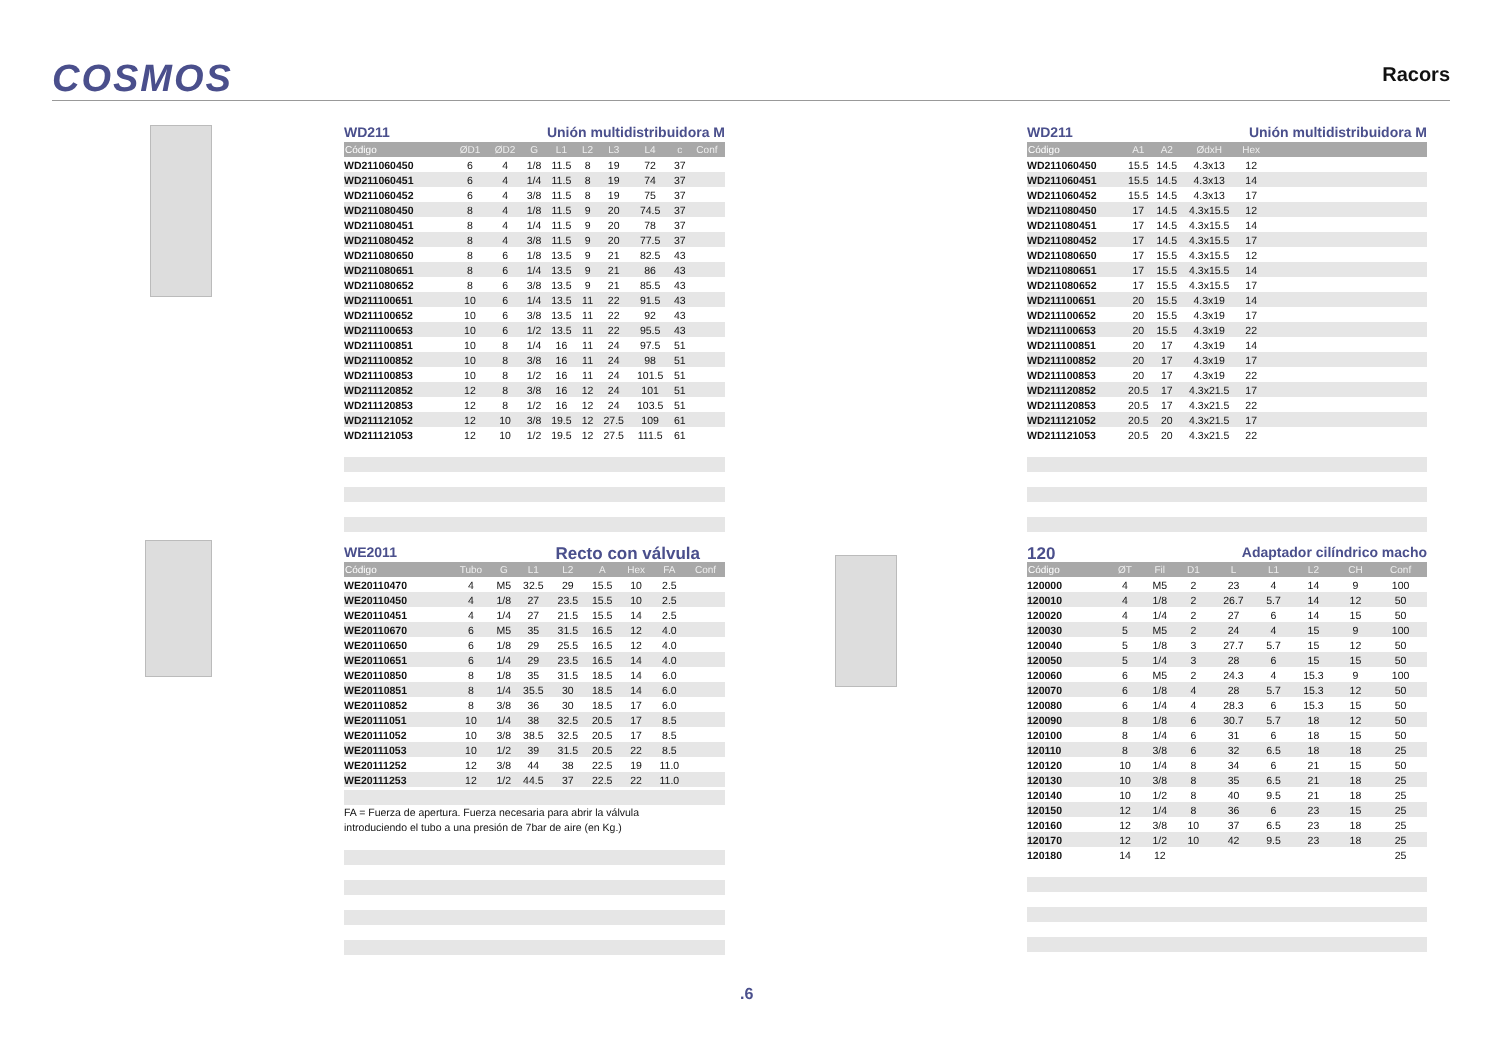COSMOS
Racors
WD211 Unión multidistribuidora M
| Código | ØD1 | ØD2 | G | L1 | L2 | L3 | L4 | c | Conf |
| --- | --- | --- | --- | --- | --- | --- | --- | --- | --- |
| WD211060450 | 6 | 4 | 1/8 | 11.5 | 8 | 19 | 72 | 37 | |
| WD211060451 | 6 | 4 | 1/4 | 11.5 | 8 | 19 | 74 | 37 | |
| WD211060452 | 6 | 4 | 3/8 | 11.5 | 8 | 19 | 75 | 37 | |
| WD211080450 | 8 | 4 | 1/8 | 11.5 | 9 | 20 | 74.5 | 37 | |
| WD211080451 | 8 | 4 | 1/4 | 11.5 | 9 | 20 | 78 | 37 | |
| WD211080452 | 8 | 4 | 3/8 | 11.5 | 9 | 20 | 77.5 | 37 | |
| WD211080650 | 8 | 6 | 1/8 | 13.5 | 9 | 21 | 82.5 | 43 | |
| WD211080651 | 8 | 6 | 1/4 | 13.5 | 9 | 21 | 86 | 43 | |
| WD211080652 | 8 | 6 | 3/8 | 13.5 | 9 | 21 | 85.5 | 43 | |
| WD211100651 | 10 | 6 | 1/4 | 13.5 | 11 | 22 | 91.5 | 43 | |
| WD211100652 | 10 | 6 | 3/8 | 13.5 | 11 | 22 | 92 | 43 | |
| WD211100653 | 10 | 6 | 1/2 | 13.5 | 11 | 22 | 95.5 | 43 | |
| WD211100851 | 10 | 8 | 1/4 | 16 | 11 | 24 | 97.5 | 51 | |
| WD211100852 | 10 | 8 | 3/8 | 16 | 11 | 24 | 98 | 51 | |
| WD211100853 | 10 | 8 | 1/2 | 16 | 11 | 24 | 101.5 | 51 | |
| WD211120852 | 12 | 8 | 3/8 | 16 | 12 | 24 | 101 | 51 | |
| WD211120853 | 12 | 8 | 1/2 | 16 | 12 | 24 | 103.5 | 51 | |
| WD211121052 | 12 | 10 | 3/8 | 19.5 | 12 | 27.5 | 109 | 61 | |
| WD211121053 | 12 | 10 | 1/2 | 19.5 | 12 | 27.5 | 111.5 | 61 | |
WE2011 Recto con válvula
| Código | Tubo | G | L1 | L2 | A | Hex | FA | Conf |
| --- | --- | --- | --- | --- | --- | --- | --- | --- |
| WE20110470 | 4 | M5 | 32.5 | 29 | 15.5 | 10 | 2.5 | |
| WE20110450 | 4 | 1/8 | 27 | 23.5 | 15.5 | 10 | 2.5 | |
| WE20110451 | 4 | 1/4 | 27 | 21.5 | 15.5 | 14 | 2.5 | |
| WE20110670 | 6 | M5 | 35 | 31.5 | 16.5 | 12 | 4.0 | |
| WE20110650 | 6 | 1/8 | 29 | 25.5 | 16.5 | 12 | 4.0 | |
| WE20110651 | 6 | 1/4 | 29 | 23.5 | 16.5 | 14 | 4.0 | |
| WE20110850 | 8 | 1/8 | 35 | 31.5 | 18.5 | 14 | 6.0 | |
| WE20110851 | 8 | 1/4 | 35.5 | 30 | 18.5 | 14 | 6.0 | |
| WE20110852 | 8 | 3/8 | 36 | 30 | 18.5 | 17 | 6.0 | |
| WE20111051 | 10 | 1/4 | 38 | 32.5 | 20.5 | 17 | 8.5 | |
| WE20111052 | 10 | 3/8 | 38.5 | 32.5 | 20.5 | 17 | 8.5 | |
| WE20111053 | 10 | 1/2 | 39 | 31.5 | 20.5 | 22 | 8.5 | |
| WE20111252 | 12 | 3/8 | 44 | 38 | 22.5 | 19 | 11.0 | |
| WE20111253 | 12 | 1/2 | 44.5 | 37 | 22.5 | 22 | 11.0 | |
FA = Fuerza de apertura. Fuerza necesaria para abrir la válvula
introduciendo el tubo a una presión de 7bar de aire (en Kg.)
WD211 Unión multidistribuidora M
| Código | A1 | A2 | ØdxH | Hex | |
| --- | --- | --- | --- | --- | --- |
| WD211060450 | 15.5 | 14.5 | 4.3x13 | 12 | |
| WD211060451 | 15.5 | 14.5 | 4.3x13 | 14 | |
| WD211060452 | 15.5 | 14.5 | 4.3x13 | 17 | |
| WD211080450 | 17 | 14.5 | 4.3x15.5 | 12 | |
| WD211080451 | 17 | 14.5 | 4.3x15.5 | 14 | |
| WD211080452 | 17 | 14.5 | 4.3x15.5 | 17 | |
| WD211080650 | 17 | 15.5 | 4.3x15.5 | 12 | |
| WD211080651 | 17 | 15.5 | 4.3x15.5 | 14 | |
| WD211080652 | 17 | 15.5 | 4.3x15.5 | 17 | |
| WD211100651 | 20 | 15.5 | 4.3x19 | 14 | |
| WD211100652 | 20 | 15.5 | 4.3x19 | 17 | |
| WD211100653 | 20 | 15.5 | 4.3x19 | 22 | |
| WD211100851 | 20 | 17 | 4.3x19 | 14 | |
| WD211100852 | 20 | 17 | 4.3x19 | 17 | |
| WD211100853 | 20 | 17 | 4.3x19 | 22 | |
| WD211120852 | 20.5 | 17 | 4.3x21.5 | 17 | |
| WD211120853 | 20.5 | 17 | 4.3x21.5 | 22 | |
| WD211121052 | 20.5 | 20 | 4.3x21.5 | 17 | |
| WD211121053 | 20.5 | 20 | 4.3x21.5 | 22 | |
120 Adaptador cilíndrico macho
| Código | ØT | Fil | D1 | L | L1 | L2 | CH | Conf |
| --- | --- | --- | --- | --- | --- | --- | --- | --- |
| 120000 | 4 | M5 | 2 | 23 | 4 | 14 | 9 | 100 |
| 120010 | 4 | 1/8 | 2 | 26.7 | 5.7 | 14 | 12 | 50 |
| 120020 | 4 | 1/4 | 2 | 27 | 6 | 14 | 15 | 50 |
| 120030 | 5 | M5 | 2 | 24 | 4 | 15 | 9 | 100 |
| 120040 | 5 | 1/8 | 3 | 27.7 | 5.7 | 15 | 12 | 50 |
| 120050 | 5 | 1/4 | 3 | 28 | 6 | 15 | 15 | 50 |
| 120060 | 6 | M5 | 2 | 24.3 | 4 | 15.3 | 9 | 100 |
| 120070 | 6 | 1/8 | 4 | 28 | 5.7 | 15.3 | 12 | 50 |
| 120080 | 6 | 1/4 | 4 | 28.3 | 6 | 15.3 | 15 | 50 |
| 120090 | 8 | 1/8 | 6 | 30.7 | 5.7 | 18 | 12 | 50 |
| 120100 | 8 | 1/4 | 6 | 31 | 6 | 18 | 15 | 50 |
| 120110 | 8 | 3/8 | 6 | 32 | 6.5 | 18 | 18 | 25 |
| 120120 | 10 | 1/4 | 8 | 34 | 6 | 21 | 15 | 50 |
| 120130 | 10 | 3/8 | 8 | 35 | 6.5 | 21 | 18 | 25 |
| 120140 | 10 | 1/2 | 8 | 40 | 9.5 | 21 | 18 | 25 |
| 120150 | 12 | 1/4 | 8 | 36 | 6 | 23 | 15 | 25 |
| 120160 | 12 | 3/8 | 10 | 37 | 6.5 | 23 | 18 | 25 |
| 120170 | 12 | 1/2 | 10 | 42 | 9.5 | 23 | 18 | 25 |
| 120180 | 14 | 12 | | | | | | 25 |
.6